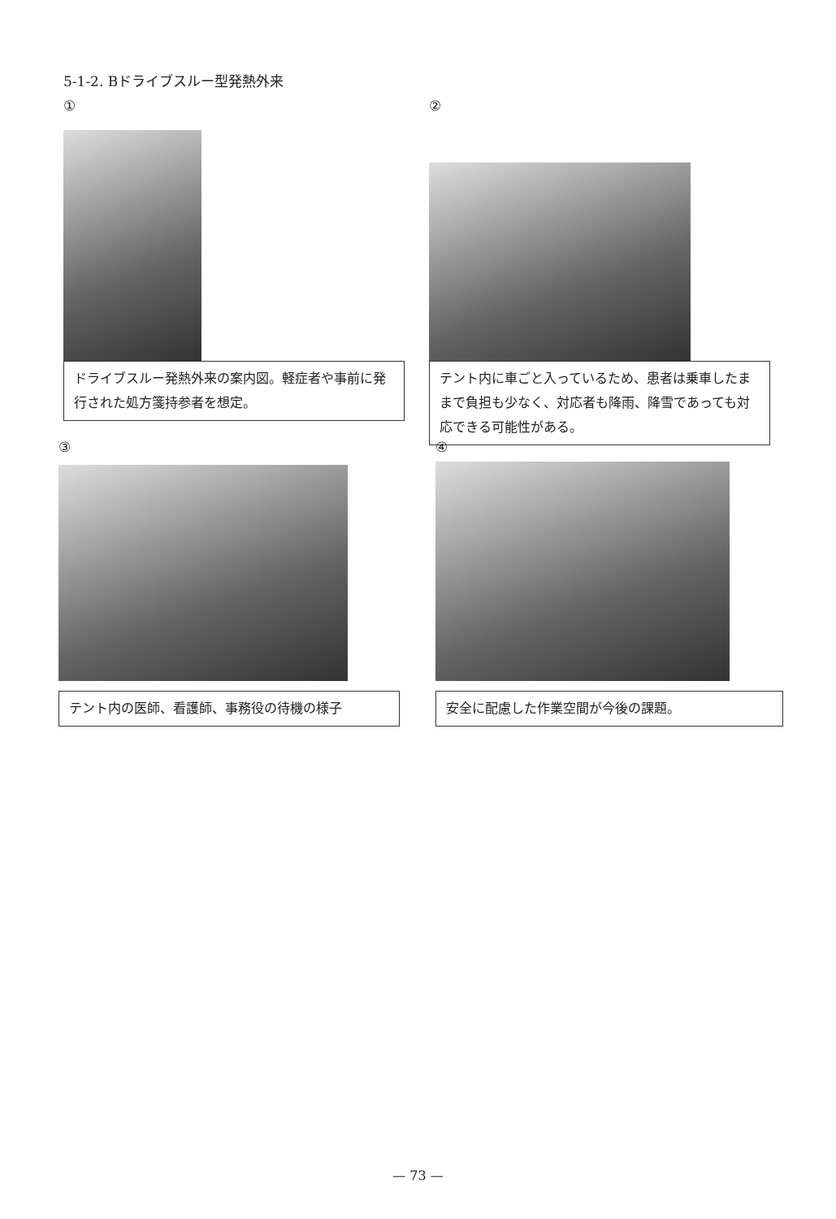5-1-2. Bドライブスルー型発熱外来
①
ドライブスルー発熱外来の案内図。軽症者や事前に発行された処方箋持参者を想定。
②
テント内に車ごと入っているため、患者は乗車したままで負担も少なく、対応者も降雨、降雪であっても対応できる可能性がある。
③
テント内の医師、看護師、事務役の待機の様子
④
安全に配慮した作業空間が今後の課題。
— 73 —